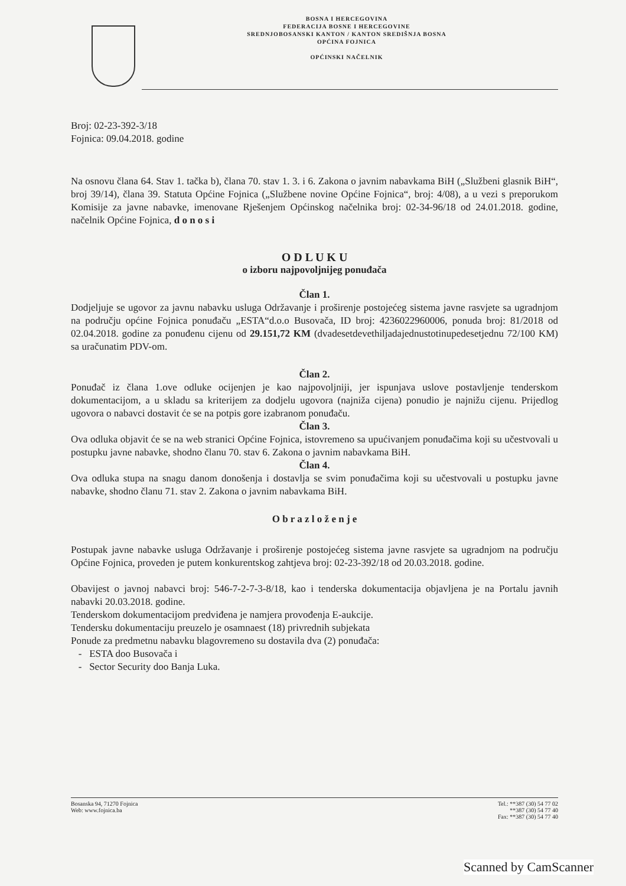BOSNA I HERCEGOVINA
FEDERACIJA BOSNE I HERCEGOVINE
SREDNJOBOSANSKI KANTON / KANTON SREDIŠNJA BOSNA
OPĆINA FOJNICA
OPĆINSKI NAČELNIK
Broj: 02-23-392-3/18
Fojnica: 09.04.2018. godine
Na osnovu člana 64. Stav 1. tačka b), člana 70. stav 1. 3. i 6. Zakona o javnim nabavkama BiH („Službeni glasnik BiH“, broj 39/14), člana 39. Statuta Općine Fojnica („Službene novine Općine Fojnica“, broj: 4/08), a u vezi s preporukom Komisije za javne nabavke, imenovane Rješenjem Općinskog načelnika broj: 02-34-96/18 od 24.01.2018. godine, načelnik Općine Fojnica, d o n o s i
O D L U K U
o izboru najpovoljnijeg ponuđača
Član 1.
Dodjeljuje se ugovor za javnu nabavku usluga Održavanje i proširenje postojećeg sistema javne rasvjete sa ugradnjom na području općine Fojnica ponuđaču „ESTA“d.o.o Busovača, ID broj: 4236022960006, ponuda broj: 81/2018 od 02.04.2018. godine za ponuđenu cijenu od 29.151,72 KM (dvadesetdevethiljadajednustotinupedesetjednu 72/100 KM) sa uračunatim PDV-om.
Član 2.
Ponuđač iz člana 1.ove odluke ocijenjen je kao najpovoljniji, jer ispunjava uslove postavljenje tenderskom dokumentacijom, a u skladu sa kriterijem za dodjelu ugovora (najniža cijena) ponudio je najnižu cijenu. Prijedlog ugovora o nabavci dostavit će se na potpis gore izabranom ponuđaču.
Član 3.
Ova odluka objavit će se na web stranici Općine Fojnica, istovremeno sa upućivanjem ponuđačima koji su učestvovali u postupku javne nabavke, shodno članu 70. stav 6. Zakona o javnim nabavkama BiH.
Član 4.
Ova odluka stupa na snagu danom donošenja i dostavlja se svim ponuđačima koji su učestvovali u postupku javne nabavke, shodno članu 71. stav 2. Zakona o javnim nabavkama BiH.
O b r a z l o ž e n j e
Postupak javne nabavke usluga Održavanje i proširenje postojećeg sistema javne rasvjete sa ugradnjom na području Općine Fojnica, proveden je putem konkurentskog zahtjeva broj: 02-23-392/18 od 20.03.2018. godine.
Obavijest o javnoj nabavci broj: 546-7-2-7-3-8/18, kao i tenderska dokumentacija objavljena je na Portalu javnih nabavki 20.03.2018. godine.
Tenderskom dokumentacijom predviđena je namjera provođenja E-aukcije.
Tendersku dokumentaciju preuzelo je osamnaest (18) privrednih subjekata
Ponude za predmetnu nabavku blagovremeno su dostavila dva (2) ponuđača:
- ESTA doo Busovača i
- Sector Security doo Banja Luka.
Bosanska 94, 71270 Fojnica
Web: www.fojnica.ba
Tel.: **387 (30) 54 77 02
**387 (30) 54 77 40
Fax: **387 (30) 54 77 40
Scanned by CamScanner